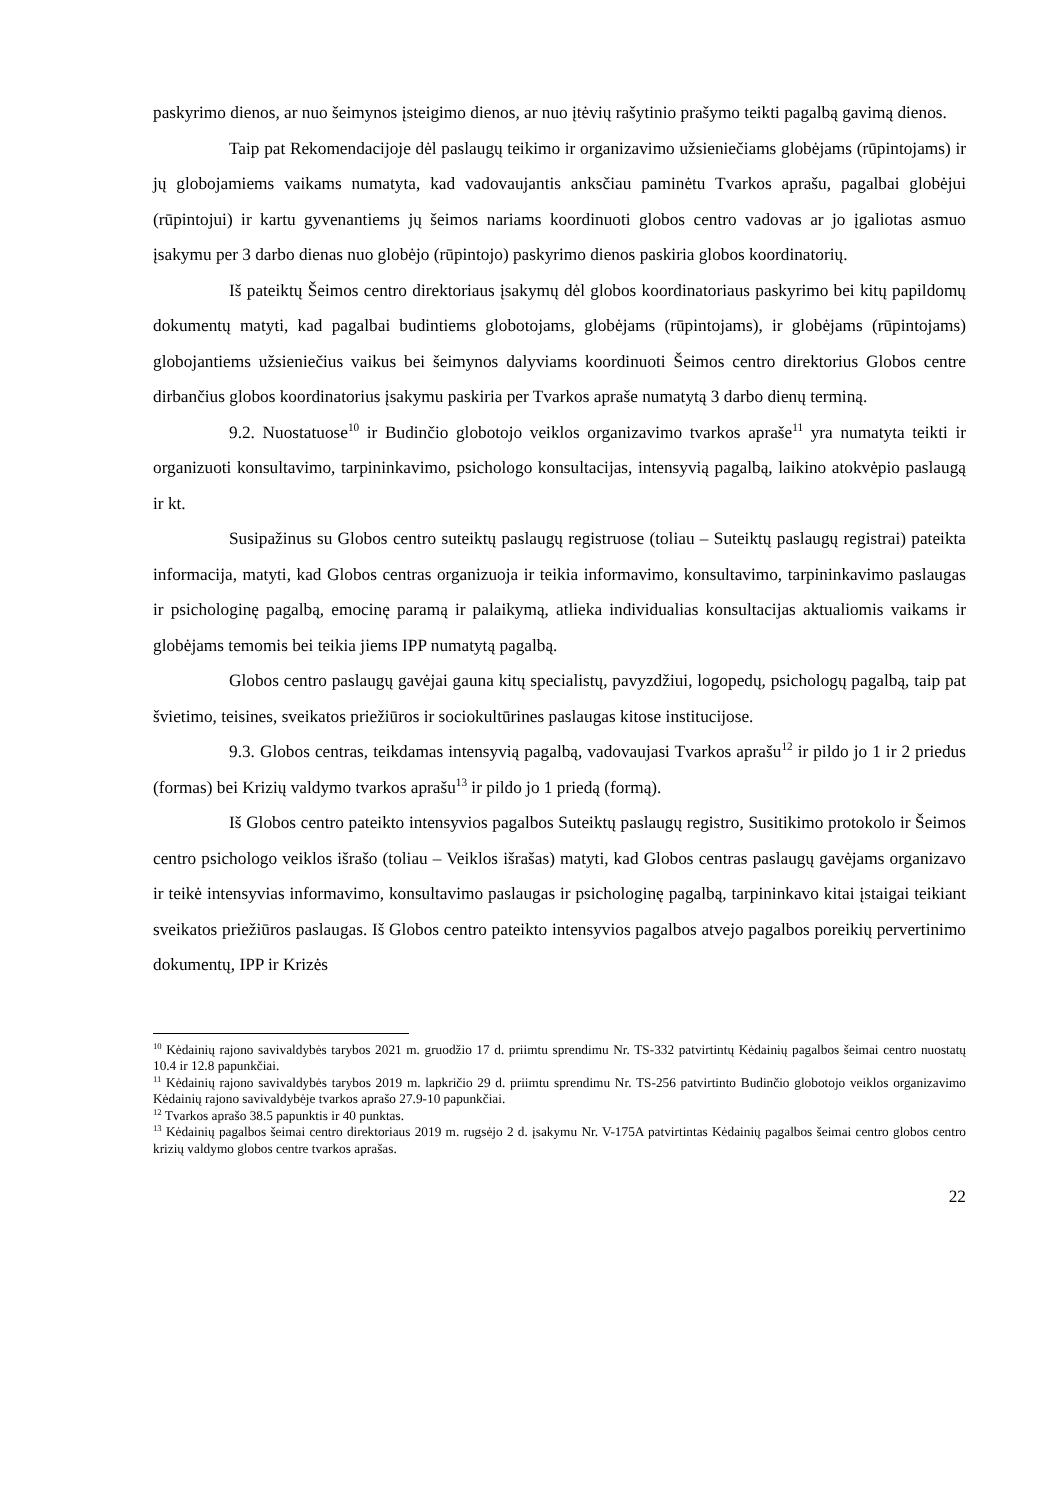paskyrimo dienos, ar nuo šeimynos įsteigimo dienos, ar nuo įtėvių rašytinio prašymo teikti pagalbą gavimą dienos.
Taip pat Rekomendacijoje dėl paslaugų teikimo ir organizavimo užsieniečiams globėjams (rūpintojams) ir jų globojamiems vaikams numatyta, kad vadovaujantis anksčiau paminėtu Tvarkos aprašu, pagalbai globėjui (rūpintojui) ir kartu gyvenantiems jų šeimos nariams koordinuoti globos centro vadovas ar jo įgaliotas asmuo įsakymu per 3 darbo dienas nuo globėjo (rūpintojo) paskyrimo dienos paskiria globos koordinatorių.
Iš pateiktų Šeimos centro direktoriaus įsakymų dėl globos koordinatoriaus paskyrimo bei kitų papildomų dokumentų matyti, kad pagalbai budintiems globotojams, globėjams (rūpintojams), ir globėjams (rūpintojams) globojantiems užsieniečius vaikus bei šeimynos dalyviams koordinuoti Šeimos centro direktorius Globos centre dirbančius globos koordinatorius įsakymu paskiria per Tvarkos apraše numatytą 3 darbo dienų terminą.
9.2. Nuostatuose<sup>10</sup> ir Budinčio globotojo veiklos organizavimo tvarkos apraše<sup>11</sup> yra numatyta teikti ir organizuoti konsultavimo, tarpininkavimo, psichologo konsultacijas, intensyvią pagalbą, laikino atokvėpio paslaugą ir kt.
Susipažinus su Globos centro suteiktų paslaugų registruose (toliau – Suteiktų paslaugų registrai) pateikta informacija, matyti, kad Globos centras organizuoja ir teikia informavimo, konsultavimo, tarpininkavimo paslaugas ir psichologinę pagalbą, emocinę paramą ir palaikymą, atlieka individualias konsultacijas aktualiomis vaikams ir globėjams temomis bei teikia jiems IPP numatytą pagalbą.
Globos centro paslaugų gavėjai gauna kitų specialistų, pavyzdžiui, logopedų, psichologų pagalbą, taip pat švietimo, teisines, sveikatos priežiūros ir sociokultūrines paslaugas kitose institucijose.
9.3. Globos centras, teikdamas intensyvią pagalbą, vadovaujasi Tvarkos aprašu<sup>12</sup> ir pildo jo 1 ir 2 priedus (formas) bei Krizių valdymo tvarkos aprašu<sup>13</sup> ir pildo jo 1 priedą (formą).
Iš Globos centro pateikto intensyvios pagalbos Suteiktų paslaugų registro, Susitikimo protokolo ir Šeimos centro psichologo veiklos išrašo (toliau – Veiklos išrašas) matyti, kad Globos centras paslaugų gavėjams organizavo ir teikė intensyvias informavimo, konsultavimo paslaugas ir psichologinę pagalbą, tarpininkavo kitai įstaigai teikiant sveikatos priežiūros paslaugas. Iš Globos centro pateikto intensyvios pagalbos atvejo pagalbos poreikių pervertinimo dokumentų, IPP ir Krizės
<sup>10</sup> Kėdainių rajono savivaldybės tarybos 2021 m. gruodžio 17 d. priimtu sprendimu Nr. TS-332 patvirtintų Kėdainių pagalbos šeimai centro nuostatų 10.4 ir 12.8 papunkčiai.
<sup>11</sup> Kėdainių rajono savivaldybės tarybos 2019 m. lapkričio 29 d. priimtu sprendimu Nr. TS-256 patvirtinto Budinčio globotojo veiklos organizavimo Kėdainių rajono savivaldybėje tvarkos aprašo 27.9-10 papunkčiai.
<sup>12</sup> Tvarkos aprašo 38.5 papunktis ir 40 punktas.
<sup>13</sup> Kėdainių pagalbos šeimai centro direktoriaus 2019 m. rugsėjo 2 d. įsakymu Nr. V-175A patvirtintas Kėdainių pagalbos šeimai centro globos centro krizių valdymo globos centre tvarkos aprašas.
22